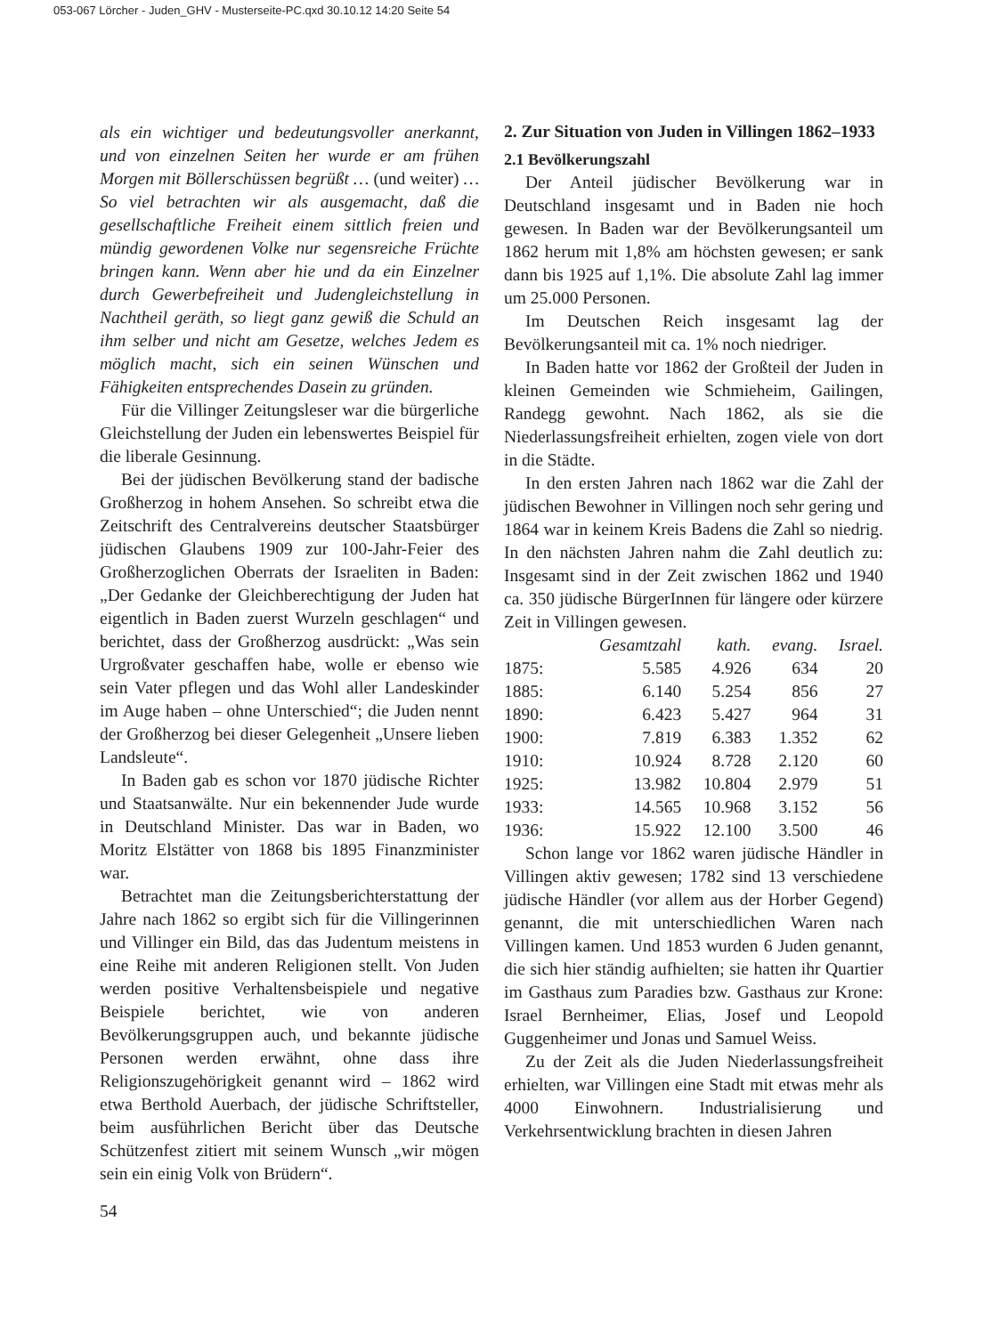053-067 Lörcher - Juden_GHV - Musterseite-PC.qxd 30.10.12 14:20 Seite 54
als ein wichtiger und bedeutungsvoller anerkannt, und von einzelnen Seiten her wurde er am frühen Morgen mit Böllerschüssen begrüßt … (und weiter) … So viel betrachten wir als ausgemacht, daß die gesellschaftliche Freiheit einem sittlich freien und mündig gewordenen Volke nur segensreiche Früchte bringen kann. Wenn aber hie und da ein Einzelner durch Gewerbefreiheit und Judengleichstellung in Nachtheil geräth, so liegt ganz gewiß die Schuld an ihm selber und nicht am Gesetze, welches Jedem es möglich macht, sich ein seinen Wünschen und Fähigkeiten entsprechendes Dasein zu gründen.
Für die Villinger Zeitungsleser war die bürgerliche Gleichstellung der Juden ein lebenswertes Beispiel für die liberale Gesinnung.
Bei der jüdischen Bevölkerung stand der badische Großherzog in hohem Ansehen. So schreibt etwa die Zeitschrift des Centralvereins deutscher Staatsbürger jüdischen Glaubens 1909 zur 100-Jahr-Feier des Großherzoglichen Oberrats der Israeliten in Baden: „Der Gedanke der Gleichberechtigung der Juden hat eigentlich in Baden zuerst Wurzeln geschlagen“ und berichtet, dass der Großherzog ausdrückt: „Was sein Urgroßvater geschaffen habe, wolle er ebenso wie sein Vater pflegen und das Wohl aller Landeskinder im Auge haben – ohne Unterschied“; die Juden nennt der Großherzog bei dieser Gelegenheit „Unsere lieben Landsleute“.
In Baden gab es schon vor 1870 jüdische Richter und Staatsanwälte. Nur ein bekennender Jude wurde in Deutschland Minister. Das war in Baden, wo Moritz Elstätter von 1868 bis 1895 Finanzminister war.
Betrachtet man die Zeitungsberichterstattung der Jahre nach 1862 so ergibt sich für die Villingerinnen und Villinger ein Bild, das das Judentum meistens in eine Reihe mit anderen Religionen stellt. Von Juden werden positive Verhaltensbeispiele und negative Beispiele berichtet, wie von anderen Bevölkerungsgruppen auch, und bekannte jüdische Personen werden erwähnt, ohne dass ihre Religionszugehörigkeit genannt wird – 1862 wird etwa Berthold Auerbach, der jüdische Schriftsteller, beim ausführlichen Bericht über das Deutsche Schützenfest zitiert mit seinem Wunsch „wir mögen sein ein einig Volk von Brüdern“.
2. Zur Situation von Juden in Villingen 1862–1933
2.1 Bevölkerungszahl
Der Anteil jüdischer Bevölkerung war in Deutschland insgesamt und in Baden nie hoch gewesen. In Baden war der Bevölkerungsanteil um 1862 herum mit 1,8% am höchsten gewesen; er sank dann bis 1925 auf 1,1%. Die absolute Zahl lag immer um 25.000 Personen.
Im Deutschen Reich insgesamt lag der Bevölkerungsanteil mit ca. 1% noch niedriger.
In Baden hatte vor 1862 der Großteil der Juden in kleinen Gemeinden wie Schmieheim, Gailingen, Randegg gewohnt. Nach 1862, als sie die Niederlassungsfreiheit erhielten, zogen viele von dort in die Städte.
In den ersten Jahren nach 1862 war die Zahl der jüdischen Bewohner in Villingen noch sehr gering und 1864 war in keinem Kreis Badens die Zahl so niedrig. In den nächsten Jahren nahm die Zahl deutlich zu: Insgesamt sind in der Zeit zwischen 1862 und 1940 ca. 350 jüdische BürgerInnen für längere oder kürzere Zeit in Villingen gewesen.
| | Gesamtzahl | kath. | evang. | Israel. |
| --- | --- | --- | --- | --- |
| 1875: | 5.585 | 4.926 | 634 | 20 |
| 1885: | 6.140 | 5.254 | 856 | 27 |
| 1890: | 6.423 | 5.427 | 964 | 31 |
| 1900: | 7.819 | 6.383 | 1.352 | 62 |
| 1910: | 10.924 | 8.728 | 2.120 | 60 |
| 1925: | 13.982 | 10.804 | 2.979 | 51 |
| 1933: | 14.565 | 10.968 | 3.152 | 56 |
| 1936: | 15.922 | 12.100 | 3.500 | 46 |
Schon lange vor 1862 waren jüdische Händler in Villingen aktiv gewesen; 1782 sind 13 verschiedene jüdische Händler (vor allem aus der Horber Gegend) genannt, die mit unterschiedlichen Waren nach Villingen kamen. Und 1853 wurden 6 Juden genannt, die sich hier ständig aufhielten; sie hatten ihr Quartier im Gasthaus zum Paradies bzw. Gasthaus zur Krone: Israel Bernheimer, Elias, Josef und Leopold Guggenheimer und Jonas und Samuel Weiss.
Zu der Zeit als die Juden Niederlassungsfreiheit erhielten, war Villingen eine Stadt mit etwas mehr als 4000 Einwohnern. Industrialisierung und Verkehrsentwicklung brachten in diesen Jahren
54